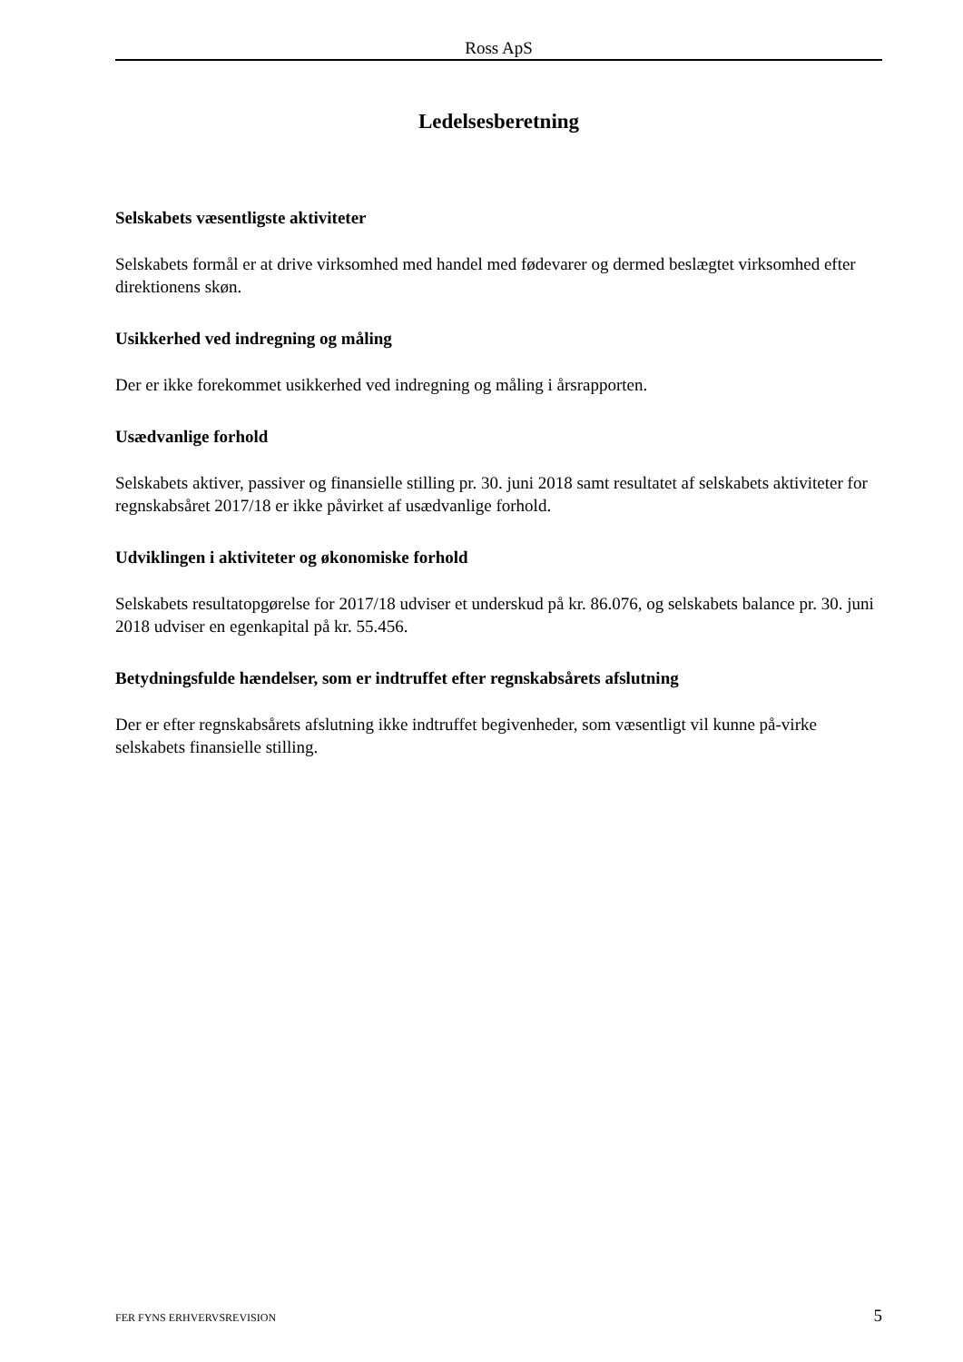Ross ApS
Ledelsesberetning
Selskabets væsentligste aktiviteter
Selskabets formål er at drive virksomhed med handel med fødevarer og dermed beslægtet virksomhed efter direktionens skøn.
Usikkerhed ved indregning og måling
Der er ikke forekommet usikkerhed ved indregning og måling i årsrapporten.
Usædvanlige forhold
Selskabets aktiver, passiver og finansielle stilling pr. 30. juni 2018 samt resultatet af selskabets aktiviteter for regnskabsåret 2017/18 er ikke påvirket af usædvanlige forhold.
Udviklingen i aktiviteter og økonomiske forhold
Selskabets resultatopgørelse for 2017/18 udviser et underskud på kr. 86.076, og selskabets balance pr. 30. juni 2018 udviser en egenkapital på kr. 55.456.
Betydningsfulde hændelser, som er indtruffet efter regnskabsårets afslutning
Der er efter regnskabsårets afslutning ikke indtruffet begivenheder, som væsentligt vil kunne på-virke selskabets finansielle stilling.
FER FYNS ERHVERVSREVISION 5